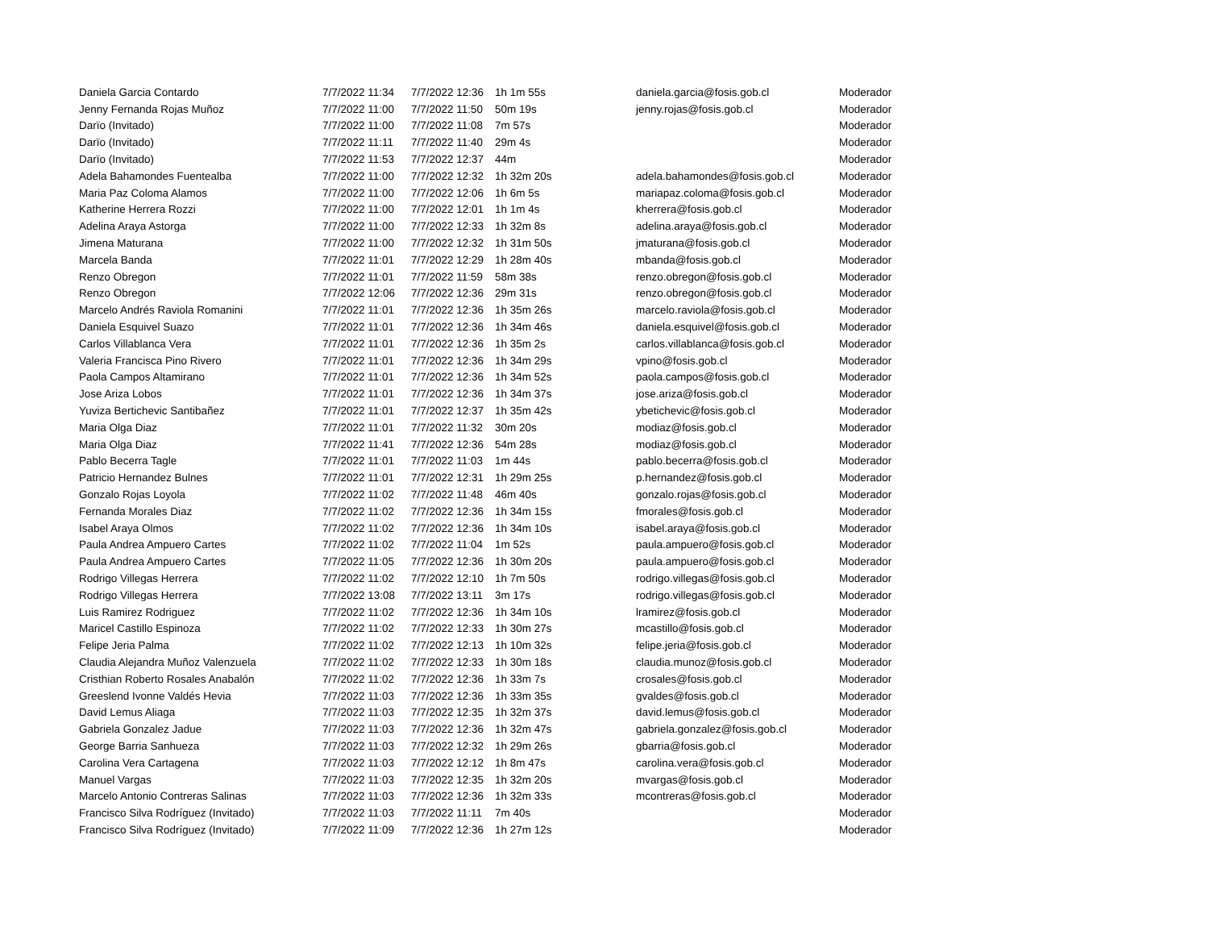| Daniela Garcia Contardo | 7/7/2022 11:34 | 7/7/2022 12:36 | 1h 1m 55s | daniela.garcia@fosis.gob.cl | Moderador |
| Jenny Fernanda Rojas Muñoz | 7/7/2022 11:00 | 7/7/2022 11:50 | 50m 19s | jenny.rojas@fosis.gob.cl | Moderador |
| Darïo (Invitado) | 7/7/2022 11:00 | 7/7/2022 11:08 | 7m 57s | | Moderador |
| Darïo (Invitado) | 7/7/2022 11:11 | 7/7/2022 11:40 | 29m 4s | | Moderador |
| Darïo (Invitado) | 7/7/2022 11:53 | 7/7/2022 12:37 | 44m | | Moderador |
| Adela Bahamondes Fuentealba | 7/7/2022 11:00 | 7/7/2022 12:32 | 1h 32m 20s | adela.bahamondes@fosis.gob.cl | Moderador |
| Maria Paz Coloma Alamos | 7/7/2022 11:00 | 7/7/2022 12:06 | 1h 6m 5s | mariapaz.coloma@fosis.gob.cl | Moderador |
| Katherine Herrera Rozzi | 7/7/2022 11:00 | 7/7/2022 12:01 | 1h 1m 4s | kherrera@fosis.gob.cl | Moderador |
| Adelina Araya Astorga | 7/7/2022 11:00 | 7/7/2022 12:33 | 1h 32m 8s | adelina.araya@fosis.gob.cl | Moderador |
| Jimena Maturana | 7/7/2022 11:00 | 7/7/2022 12:32 | 1h 31m 50s | jmaturana@fosis.gob.cl | Moderador |
| Marcela Banda | 7/7/2022 11:01 | 7/7/2022 12:29 | 1h 28m 40s | mbanda@fosis.gob.cl | Moderador |
| Renzo Obregon | 7/7/2022 11:01 | 7/7/2022 11:59 | 58m 38s | renzo.obregon@fosis.gob.cl | Moderador |
| Renzo Obregon | 7/7/2022 12:06 | 7/7/2022 12:36 | 29m 31s | renzo.obregon@fosis.gob.cl | Moderador |
| Marcelo Andrés Raviola Romanini | 7/7/2022 11:01 | 7/7/2022 12:36 | 1h 35m 26s | marcelo.raviola@fosis.gob.cl | Moderador |
| Daniela Esquivel Suazo | 7/7/2022 11:01 | 7/7/2022 12:36 | 1h 34m 46s | daniela.esquivel@fosis.gob.cl | Moderador |
| Carlos Villablanca Vera | 7/7/2022 11:01 | 7/7/2022 12:36 | 1h 35m 2s | carlos.villablanca@fosis.gob.cl | Moderador |
| Valeria Francisca Pino Rivero | 7/7/2022 11:01 | 7/7/2022 12:36 | 1h 34m 29s | vpino@fosis.gob.cl | Moderador |
| Paola Campos Altamirano | 7/7/2022 11:01 | 7/7/2022 12:36 | 1h 34m 52s | paola.campos@fosis.gob.cl | Moderador |
| Jose Ariza Lobos | 7/7/2022 11:01 | 7/7/2022 12:36 | 1h 34m 37s | jose.ariza@fosis.gob.cl | Moderador |
| Yuviza Bertichevic Santibañez | 7/7/2022 11:01 | 7/7/2022 12:37 | 1h 35m 42s | ybetichevic@fosis.gob.cl | Moderador |
| Maria Olga Diaz | 7/7/2022 11:01 | 7/7/2022 11:32 | 30m 20s | modiaz@fosis.gob.cl | Moderador |
| Maria Olga Diaz | 7/7/2022 11:41 | 7/7/2022 12:36 | 54m 28s | modiaz@fosis.gob.cl | Moderador |
| Pablo Becerra Tagle | 7/7/2022 11:01 | 7/7/2022 11:03 | 1m 44s | pablo.becerra@fosis.gob.cl | Moderador |
| Patricio Hernandez Bulnes | 7/7/2022 11:01 | 7/7/2022 12:31 | 1h 29m 25s | p.hernandez@fosis.gob.cl | Moderador |
| Gonzalo Rojas Loyola | 7/7/2022 11:02 | 7/7/2022 11:48 | 46m 40s | gonzalo.rojas@fosis.gob.cl | Moderador |
| Fernanda Morales Diaz | 7/7/2022 11:02 | 7/7/2022 12:36 | 1h 34m 15s | fmorales@fosis.gob.cl | Moderador |
| Isabel Araya Olmos | 7/7/2022 11:02 | 7/7/2022 12:36 | 1h 34m 10s | isabel.araya@fosis.gob.cl | Moderador |
| Paula Andrea Ampuero Cartes | 7/7/2022 11:02 | 7/7/2022 11:04 | 1m 52s | paula.ampuero@fosis.gob.cl | Moderador |
| Paula Andrea Ampuero Cartes | 7/7/2022 11:05 | 7/7/2022 12:36 | 1h 30m 20s | paula.ampuero@fosis.gob.cl | Moderador |
| Rodrigo Villegas Herrera | 7/7/2022 11:02 | 7/7/2022 12:10 | 1h 7m 50s | rodrigo.villegas@fosis.gob.cl | Moderador |
| Rodrigo Villegas Herrera | 7/7/2022 13:08 | 7/7/2022 13:11 | 3m 17s | rodrigo.villegas@fosis.gob.cl | Moderador |
| Luis Ramirez Rodriguez | 7/7/2022 11:02 | 7/7/2022 12:36 | 1h 34m 10s | lramirez@fosis.gob.cl | Moderador |
| Maricel Castillo Espinoza | 7/7/2022 11:02 | 7/7/2022 12:33 | 1h 30m 27s | mcastillo@fosis.gob.cl | Moderador |
| Felipe Jeria Palma | 7/7/2022 11:02 | 7/7/2022 12:13 | 1h 10m 32s | felipe.jeria@fosis.gob.cl | Moderador |
| Claudia Alejandra Muñoz Valenzuela | 7/7/2022 11:02 | 7/7/2022 12:33 | 1h 30m 18s | claudia.munoz@fosis.gob.cl | Moderador |
| Cristhian Roberto Rosales Anabalón | 7/7/2022 11:02 | 7/7/2022 12:36 | 1h 33m 7s | crosales@fosis.gob.cl | Moderador |
| Greeslend Ivonne Valdés Hevia | 7/7/2022 11:03 | 7/7/2022 12:36 | 1h 33m 35s | gvaldes@fosis.gob.cl | Moderador |
| David Lemus Aliaga | 7/7/2022 11:03 | 7/7/2022 12:35 | 1h 32m 37s | david.lemus@fosis.gob.cl | Moderador |
| Gabriela Gonzalez Jadue | 7/7/2022 11:03 | 7/7/2022 12:36 | 1h 32m 47s | gabriela.gonzalez@fosis.gob.cl | Moderador |
| George Barria Sanhueza | 7/7/2022 11:03 | 7/7/2022 12:32 | 1h 29m 26s | gbarria@fosis.gob.cl | Moderador |
| Carolina Vera Cartagena | 7/7/2022 11:03 | 7/7/2022 12:12 | 1h 8m 47s | carolina.vera@fosis.gob.cl | Moderador |
| Manuel Vargas | 7/7/2022 11:03 | 7/7/2022 12:35 | 1h 32m 20s | mvargas@fosis.gob.cl | Moderador |
| Marcelo Antonio Contreras Salinas | 7/7/2022 11:03 | 7/7/2022 12:36 | 1h 32m 33s | mcontreras@fosis.gob.cl | Moderador |
| Francisco Silva Rodríguez (Invitado) | 7/7/2022 11:03 | 7/7/2022 11:11 | 7m 40s | | Moderador |
| Francisco Silva Rodríguez (Invitado) | 7/7/2022 11:09 | 7/7/2022 12:36 | 1h 27m 12s | | Moderador |